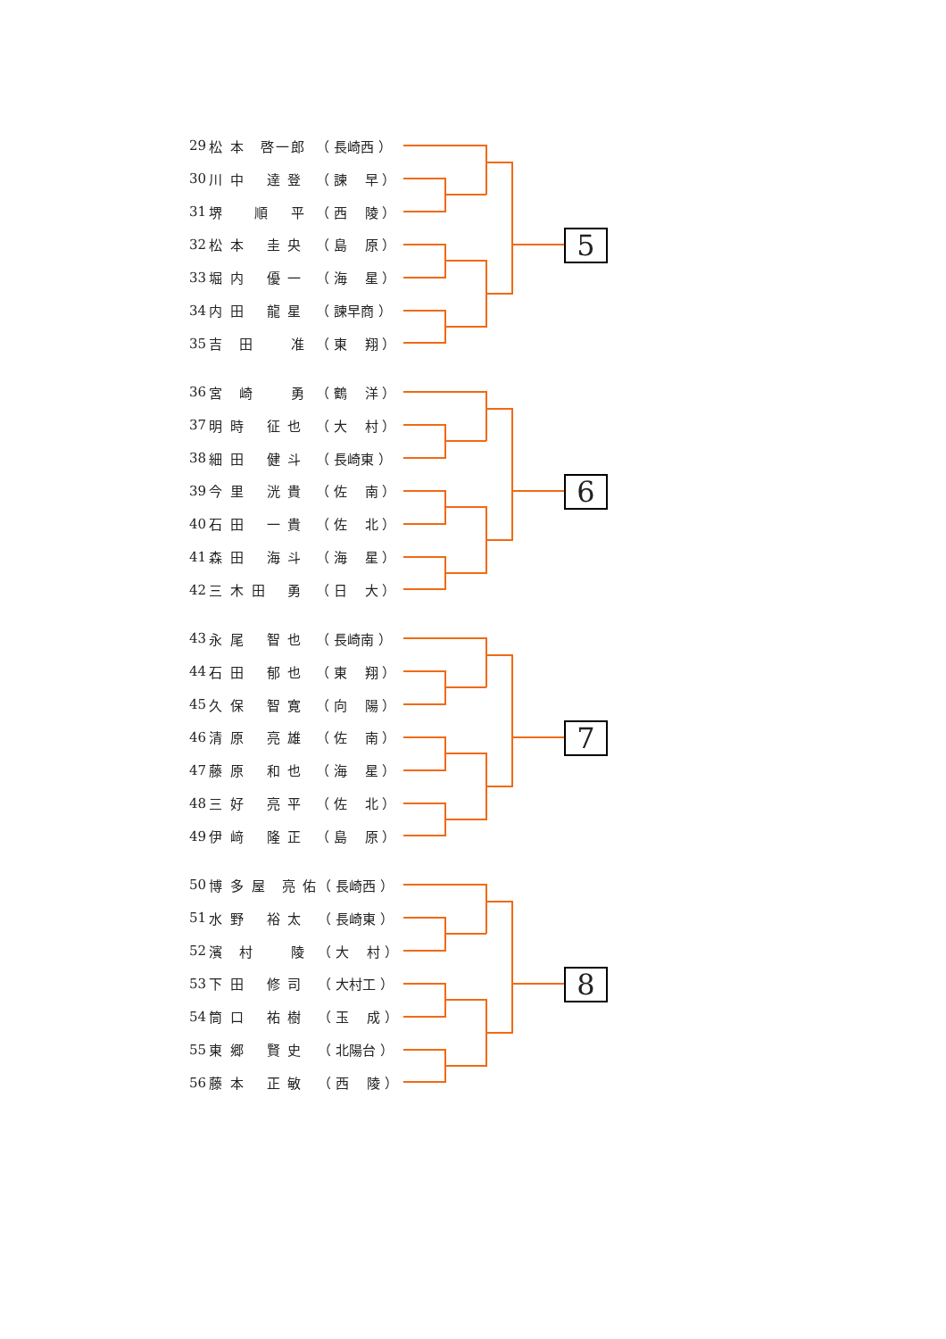| 29 | 松 本 啓一郎 | （ 長崎西 ） |
| 30 | 川 中 達 登 | （ 諫 早 ） |
| 31 | 堺 順 平 | （ 西 陵 ） |
| 32 | 松 本 圭 央 | （ 島 原 ） |
| 33 | 堀 内 優 一 | （ 海 星 ） |
| 34 | 内 田 龍 星 | （ 諫早商 ） |
| 35 | 吉 田 准 | （ 東 翔 ） |
5
| 36 | 宮 崎 勇 | （ 鶴 洋 ） |
| 37 | 明 時 征 也 | （ 大 村 ） |
| 38 | 細 田 健 斗 | （ 長崎東 ） |
| 39 | 今 里 洸 貴 | （ 佐 南 ） |
| 40 | 石 田 一 貴 | （ 佐 北 ） |
| 41 | 森 田 海 斗 | （ 海 星 ） |
| 42 | 三 木 田 勇 | （ 日 大 ） |
6
| 43 | 永 尾 智 也 | （ 長崎南 ） |
| 44 | 石 田 郁 也 | （ 東 翔 ） |
| 45 | 久 保 智 寛 | （ 向 陽 ） |
| 46 | 清 原 亮 雄 | （ 佐 南 ） |
| 47 | 藤 原 和 也 | （ 海 星 ） |
| 48 | 三 好 亮 平 | （ 佐 北 ） |
| 49 | 伊 﨑 隆 正 | （ 島 原 ） |
7
| 50 | 博 多 屋 亮 佑 | （ 長崎西 ） |
| 51 | 水 野 裕 太 | （ 長崎東 ） |
| 52 | 濱 村 陵 | （ 大 村 ） |
| 53 | 下 田 修 司 | （ 大村工 ） |
| 54 | 筒 口 祐 樹 | （ 玉 成 ） |
| 55 | 東 郷 賢 史 | （ 北陽台 ） |
| 56 | 藤 本 正 敏 | （ 西 陵 ） |
8